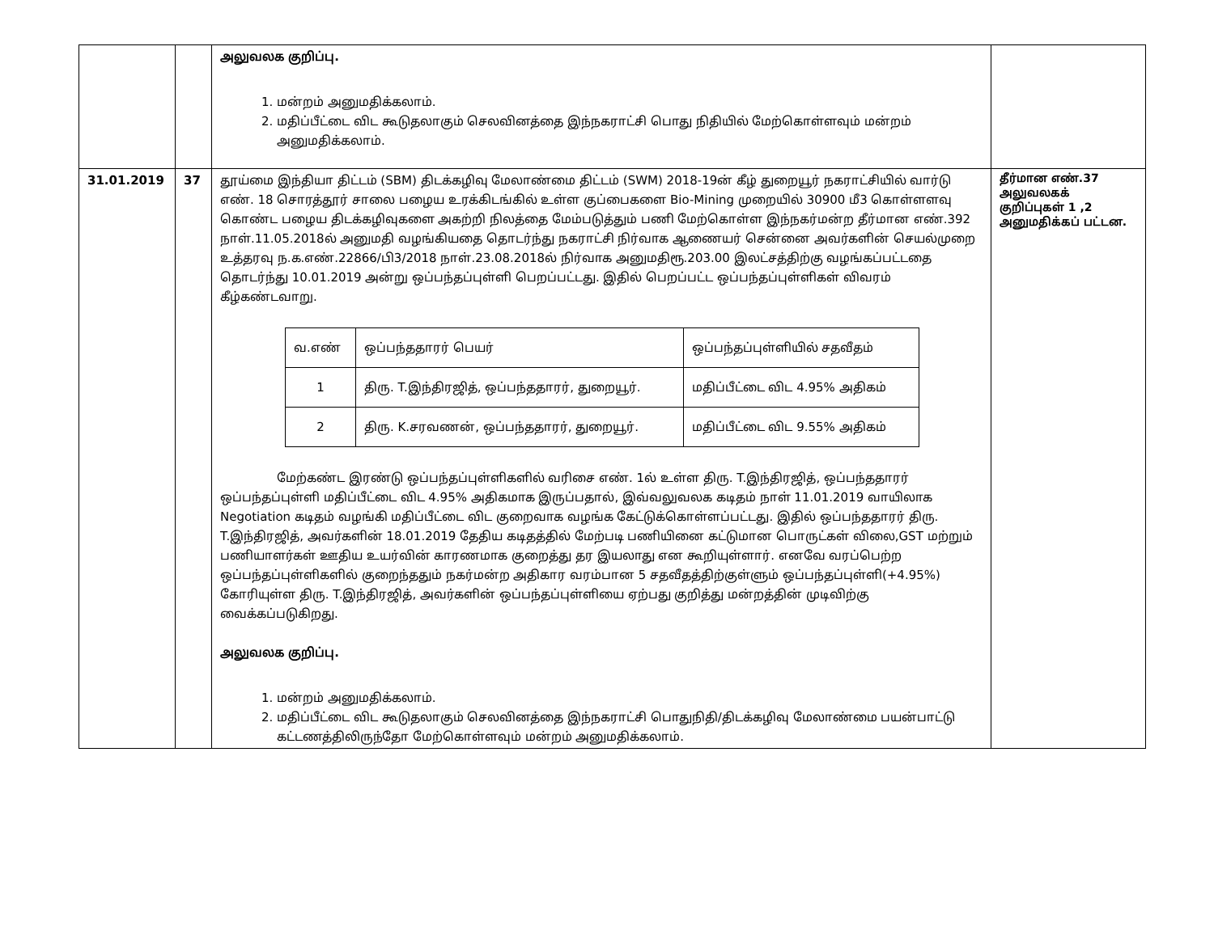| | | அலுவலக குறிப்பு. 1. மன்றம் அனுமதிக்கலாம். 2. மதிப்பீட்டை விட கூடுதலாகும் செலவினத்தை இந்நகராட்சி பொது நிதியில் மேற்கொள்ளவும் மன்றம் அனுமதிக்கலாம். | |
| 31.01.2019 | 37 | தூய்மை இந்தியா திட்டம் (SBM) திடக்கழிவு மேலாண்மை திட்டம் (SWM) 2018-19ன் கீழ் துறையூர் நகராட்சியில் வார்டு எண். 18 சொரத்தூர் சாலை பழைய உரக்கிடங்கில் உள்ள குப்பைகளை Bio-Mining முறையில் 30900 மீ3 கொள்ளளவு கொண்ட பழைய திடக்கழிவுகளை அகற்றி நிலத்தை மேம்படுத்தும் பணி மேற்கொள்ள இந்நகர்மன்ற தீர்மான எண்.392 நாள்.11.05.2018ல் அனுமதி வழங்கியதை தொடர்ந்து நகராட்சி நிர்வாக ஆணையர் சென்னை அவர்களின் செயல்முறை உத்தரவு ந.க.எண்.22866/பி3/2018 நாள்.23.08.2018ல் நிர்வாக அனுமதிரூ.203.00 இலட்சத்திற்கு வழங்கப்பட்டதை தொடர்ந்து 10.01.2019 அன்று ஒப்பந்தப்புள்ளி பெறப்பட்டது. இதில் பெறப்பட்ட ஒப்பந்தப்புள்ளிகள் விவரம் கீழ்கண்டவாறு. / வ.எண் / ஒப்பந்ததாரர் பெயர் / ஒப்பந்தப்புள்ளியில் சதவீதம் / / --- / --- / --- / / 1 / திரு. T.இந்திரஜித், ஒப்பந்ததாரர், துறையூர். / மதிப்பீட்டை விட 4.95% அதிகம் / / 2 / திரு. K.சரவணன், ஒப்பந்ததாரர், துறையூர். / மதிப்பீட்டை விட 9.55% அதிகம் / மேற்கண்ட இரண்டு ஒப்பந்தப்புள்ளிகளில் வரிசை எண். 1ல் உள்ள திரு. T.இந்திரஜித், ஒப்பந்ததாரர் ஒப்பந்தப்புள்ளி மதிப்பீட்டை விட 4.95% அதிகமாக இருப்பதால், இவ்வலுவலக கடிதம் நாள் 11.01.2019 வாயிலாக Negotiation கடிதம் வழங்கி மதிப்பீட்டை விட குறைவாக வழங்க கேட்டுக்கொள்ளப்பட்டது. இதில் ஒப்பந்ததாரர் திரு. T.இந்திரஜித், அவர்களின் 18.01.2019 தேதிய கடிதத்தில் மேற்படி பணியினை கட்டுமான பொருட்கள் விலை,GST மற்றும் பணியாளர்கள் ஊதிய உயர்வின் காரணமாக குறைத்து தர இயலாது என கூறியுள்ளார். எனவே வரப்பெற்ற ஒப்பந்தப்புள்ளிகளில் குறைந்ததும் நகர்மன்ற அதிகார வரம்பான 5 சதவீதத்திற்குள்ளும் ஒப்பந்தப்புள்ளி(+4.95%) கோரியுள்ள திரு. T.இந்திரஜித், அவர்களின் ஒப்பந்தப்புள்ளியை ஏற்பது குறித்து மன்றத்தின் முடிவிற்கு வைக்கப்படுகிறது. அலுவலக குறிப்பு. 1. மன்றம் அனுமதிக்கலாம். 2. மதிப்பீட்டை விட கூடுதலாகும் செலவினத்தை இந்நகராட்சி பொதுநிதி/திடக்கழிவு மேலாண்மை பயன்பாட்டு கட்டணத்திலிருந்தோ மேற்கொள்ளவும் மன்றம் அனுமதிக்கலாம். | தீர்மான எண்.37 அலுவலகக் குறிப்புகள் 1 ,2 அனுமதிக்கப் பட்டன. |